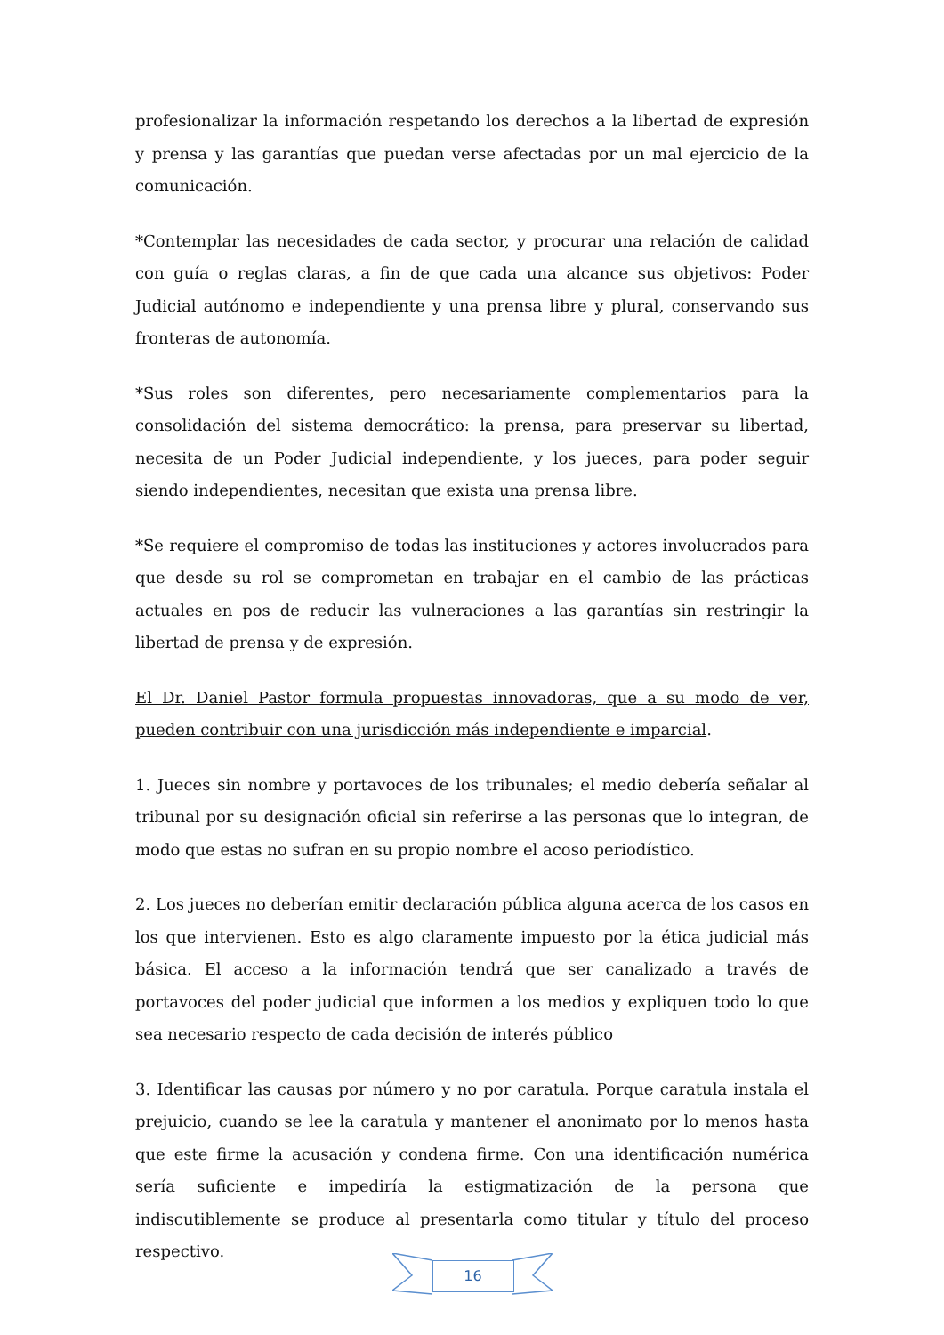profesionalizar la información respetando los derechos a la libertad de expresión y prensa y las garantías que puedan verse afectadas por un mal ejercicio de la comunicación.
*Contemplar las necesidades de cada sector, y procurar una relación de calidad con guía o reglas claras, a fin de que cada una alcance sus objetivos: Poder Judicial autónomo e independiente y una prensa libre y plural, conservando sus fronteras de autonomía.
*Sus roles son diferentes, pero necesariamente complementarios para la consolidación del sistema democrático: la prensa, para preservar su libertad, necesita de un Poder Judicial independiente, y los jueces, para poder seguir siendo independientes, necesitan que exista una prensa libre.
*Se requiere el compromiso de todas las instituciones y actores involucrados para que desde su rol se comprometan en trabajar en el cambio de las prácticas actuales en pos de reducir las vulneraciones a las garantías sin restringir la libertad de prensa y de expresión.
El Dr. Daniel Pastor formula propuestas innovadoras, que a su modo de ver, pueden contribuir con una jurisdicción más independiente e imparcial.
1. Jueces sin nombre y portavoces de los tribunales; el medio debería señalar al tribunal por su designación oficial sin referirse a las personas que lo integran, de modo que estas no sufran en su propio nombre el acoso periodístico.
2. Los jueces no deberían emitir declaración pública alguna acerca de los casos en los que intervienen. Esto es algo claramente impuesto por la ética judicial más básica. El acceso a la información tendrá que ser canalizado a través de portavoces del poder judicial que informen a los medios y expliquen todo lo que sea necesario respecto de cada decisión de interés público
3. Identificar las causas por número y no por caratula. Porque caratula instala el prejuicio, cuando se lee la caratula y mantener el anonimato por lo menos hasta que este firme la acusación y condena firme. Con una identificación numérica sería suficiente e impediría la estigmatización de la persona que indiscutiblemente se produce al presentarla como titular y título del proceso respectivo.
16